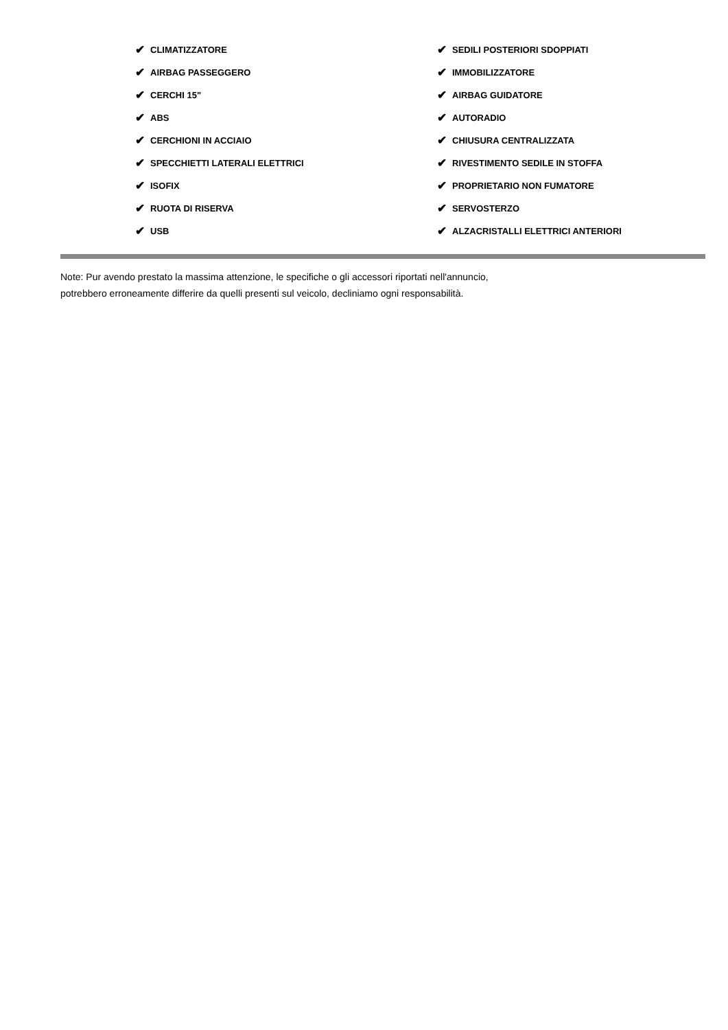✔ CLIMATIZZATORE
✔ AIRBAG PASSEGGERO
✔ CERCHI 15"
✔ ABS
✔ CERCHIONI IN ACCIAIO
✔ SPECCHIETTI LATERALI ELETTRICI
✔ ISOFIX
✔ RUOTA DI RISERVA
✔ USB
✔ SEDILI POSTERIORI SDOPPIATI
✔ IMMOBILIZZATORE
✔ AIRBAG GUIDATORE
✔ AUTORADIO
✔ CHIUSURA CENTRALIZZATA
✔ RIVESTIMENTO SEDILE IN STOFFA
✔ PROPRIETARIO NON FUMATORE
✔ SERVOSTERZO
✔ ALZACRISTALLI ELETTRICI ANTERIORI
Note: Pur avendo prestato la massima attenzione, le specifiche o gli accessori riportati nell'annuncio,
potrebbero erroneamente differire da quelli presenti sul veicolo, decliniamo ogni responsabilità.